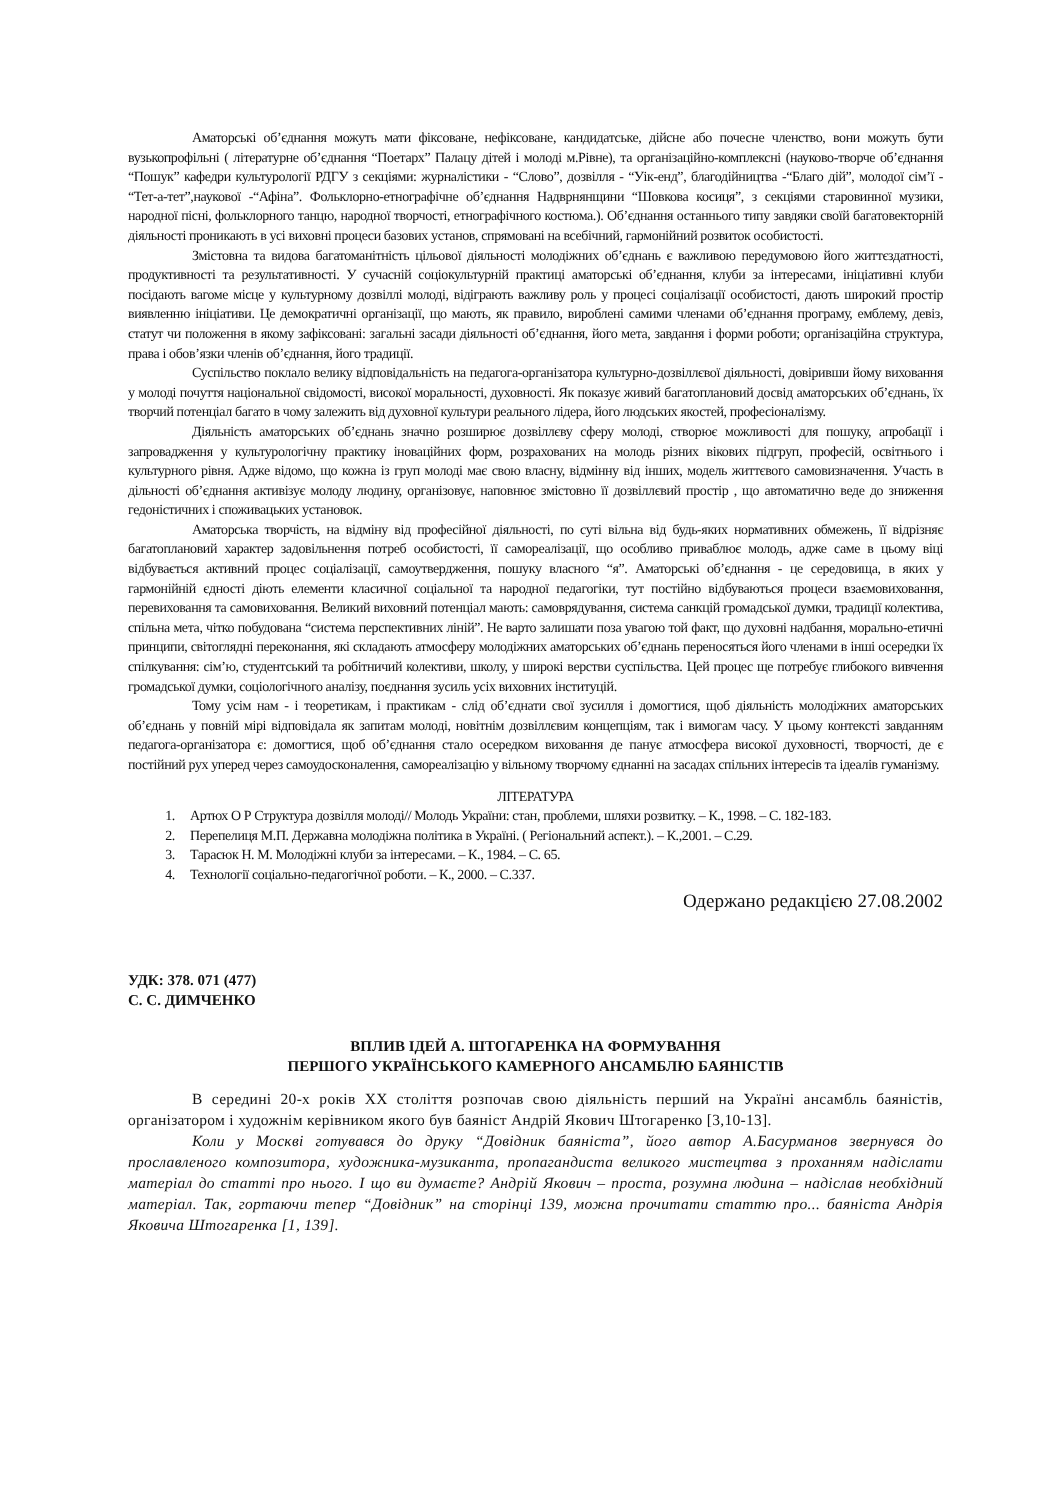Аматорські об’єднання можуть мати фіксоване, нефіксоване, кандидатське, дійсне або почесне членство, вони можуть бути вузькопрофільні ( літературне об’єднання “Поетарх” Палацу дітей і молоді м.Рівне), та організаційно-комплексні (науково-творче об’єднання “Пошук” кафедри культурології РДГУ з секціями: журналістики - “Слово”, дозвілля - “Уік-енд”, благодійництва -“Благо дій”, молодої сім’ї - “Тет-а-тет”,наукової -“Афіна”. Фольклорно-етнографічне об’єднання Надврнянщини “Шовкова косиця”, з секціями старовинної музики, народної пісні, фольклорного танцю, народної творчості, етнографічного костюма.). Об’єднання останнього типу завдяки своїй багатовекторній діяльності проникають в усі виховні процеси базових установ, спрямовані на всебічний, гармонійний розвиток особистості.
Змістовна та видова багатоманітність цільової діяльності молодіжних об’єднань є важливою передумовою його життєздатності, продуктивності та результативності. У сучасній соціокультурній практиці аматорські об’єднання, клуби за інтересами, ініціативні клуби посідають вагоме місце у культурному дозвіллі молоді, відіграють важливу роль у процесі соціалізації особистості, дають широкий простір виявленню ініціативи. Це демократичні організації, що мають, як правило, вироблені самими членами об’єднання програму, емблему, девіз, статут чи положення в якому зафіксовані: загальні засади діяльності об’єднання, його мета, завдання і форми роботи; організаційна структура, права і обов’язки членів об’єднання, його традиції.
Суспільство поклало велику відповідальність на педагога-організатора культурно-дозвіллєвої діяльності, довіривши йому виховання у молоді почуття національної свідомості, високої моральності, духовності. Як показує живий багатоплановий досвід аматорських об’єднань, їх творчий потенціал багато в чому залежить від духовної культури реального лідера, його людських якостей, професіоналізму.
Діяльність аматорських об’єднань значно розширює дозвіллєву сферу молоді, створює можливості для пошуку, апробації і запровадження у культурологічну практику іноваційних форм, розрахованих на молодь різних вікових підгруп, професій, освітнього і культурного рівня. Адже відомо, що кожна із груп молоді має свою власну, відмінну від інших, модель життєвого самовизначення. Участь в дільності об’єднання активізує молоду людину, організовує, наповнює змістовно її дозвіллєвий простір , що автоматично веде до зниження гедоністичних і споживацьких установок.
Аматорська творчість, на відміну від професійної діяльності, по суті вільна від будь-яких нормативних обмежень, її відрізняє багатоплановий характер задовільнення потреб особистості, її самореалізації, що особливо приваблює молодь, адже саме в цьому віці відбувається активний процес соціалізації, самоутвердження, пошуку власного “я”. Аматорські об’єднання - це середовища, в яких у гармонійній єдності діють елементи класичної соціальної та народної педагогіки, тут постійно відбуваються процеси взаємовиховання, перевиховання та самовиховання. Великий виховний потенціал мають: самоврядування, система санкцій громадської думки, традиції колектива, спільна мета, чітко побудована “система перспективних ліній”. Не варто залишати поза увагою той факт, що духовні надбання, морально-етичні принципи, світоглядні переконання, які складають атмосферу молодіжних аматорських об’єднань переносяться його членами в інші осередки їх спілкування: сім’ю, студентський та робітничий колективи, школу, у широкі верстви суспільства. Цей процес ще потребує глибокого вивчення громадської думки, соціологічного аналізу, поєднання зусиль усіх виховних інституцій.
Тому усім нам - і теоретикам, і практикам - слід об’єднати свої зусилля і домогтися, щоб діяльність молодіжних аматорських об’єднань у повній мірі відповідала як запитам молоді, новітнім дозвіллєвим концепціям, так і вимогам часу. У цьому контексті завданням педагога-організатора є: домогтися, щоб об’єднання стало осередком виховання де панує атмосфера високої духовності, творчості, де є постійний рух уперед через самоудосконалення, самореалізацію у вільному творчому єднанні на засадах спільних інтересів та ідеалів гуманізму.
ЛІТЕРАТУРА
1. Артюх О Р Структура дозвілля молоді// Молодь України: стан, проблеми, шляхи розвитку. – К., 1998. – С. 182-183.
2. Перепелиця М.П. Державна молодіжна політика в Україні. ( Регіональний аспект.). – К.,2001. – С.29.
3. Тарасюк Н. М. Молодіжні клуби за інтересами. – К., 1984. – С. 65.
4. Технології соціально-педагогічної роботи. – К., 2000. – С.337.
Одержано редакцією 27.08.2002
УДК: 378. 071 (477)
С. С. ДИМЧЕНКО
ВПЛИВ ІДЕЙ А. ШТОГАРЕНКА НА ФОРМУВАННЯ
ПЕРШОГО УКРАЇНСЬКОГО КАМЕРНОГО АНСАМБЛЮ БАЯНІСТІВ
В середині 20-х років ХХ століття розпочав свою діяльність перший на Україні ансамбль баяністів, організатором і художнім керівником якого був баяніст Андрій Якович Штогаренко [3,10-13].
Коли у Москві готувався до друку “Довідник баяніста”, його автор А.Басурманов звернувся до прославленого композитора, художника-музиканта, пропагандиста великого мистецтва з проханням надіслати матеріал до статті про нього. І що ви думаєте? Андрій Якович – проста, розумна людина – надіслав необхідний матеріал. Так, гортаючи тепер “Довідник” на сторінці 139, можна прочитати статтю про... баяніста Андрія Яковича Штогаренка [1, 139].